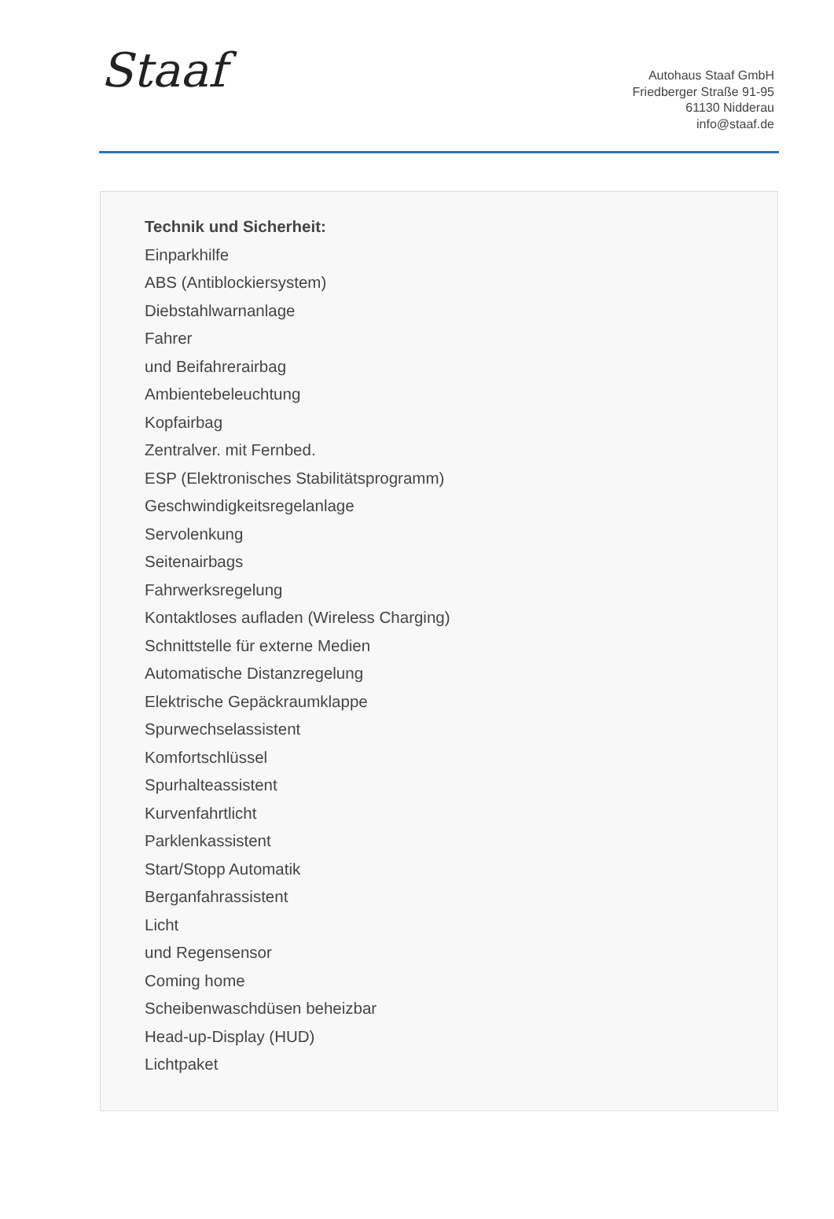Staaf
Autohaus Staaf GmbH
Friedberger Straße 91-95
61130 Nidderau
info@staaf.de
Technik und Sicherheit:
Einparkhilfe
ABS (Antiblockiersystem)
Diebstahlwarnanlage
Fahrer
und Beifahrerairbag
Ambientebeleuchtung
Kopfairbag
Zentralver. mit Fernbed.
ESP (Elektronisches Stabilitätsprogramm)
Geschwindigkeitsregelanlage
Servolenkung
Seitenairbags
Fahrwerksregelung
Kontaktloses aufladen (Wireless Charging)
Schnittstelle für externe Medien
Automatische Distanzregelung
Elektrische Gepäckraumklappe
Spurwechselassistent
Komfortschlüssel
Spurhalteassistent
Kurvenfahrtlicht
Parklenkassistent
Start/Stopp Automatik
Berganfahrassistent
Licht
und Regensensor
Coming home
Scheibenwaschdüsen beheizbar
Head-up-Display (HUD)
Lichtpaket